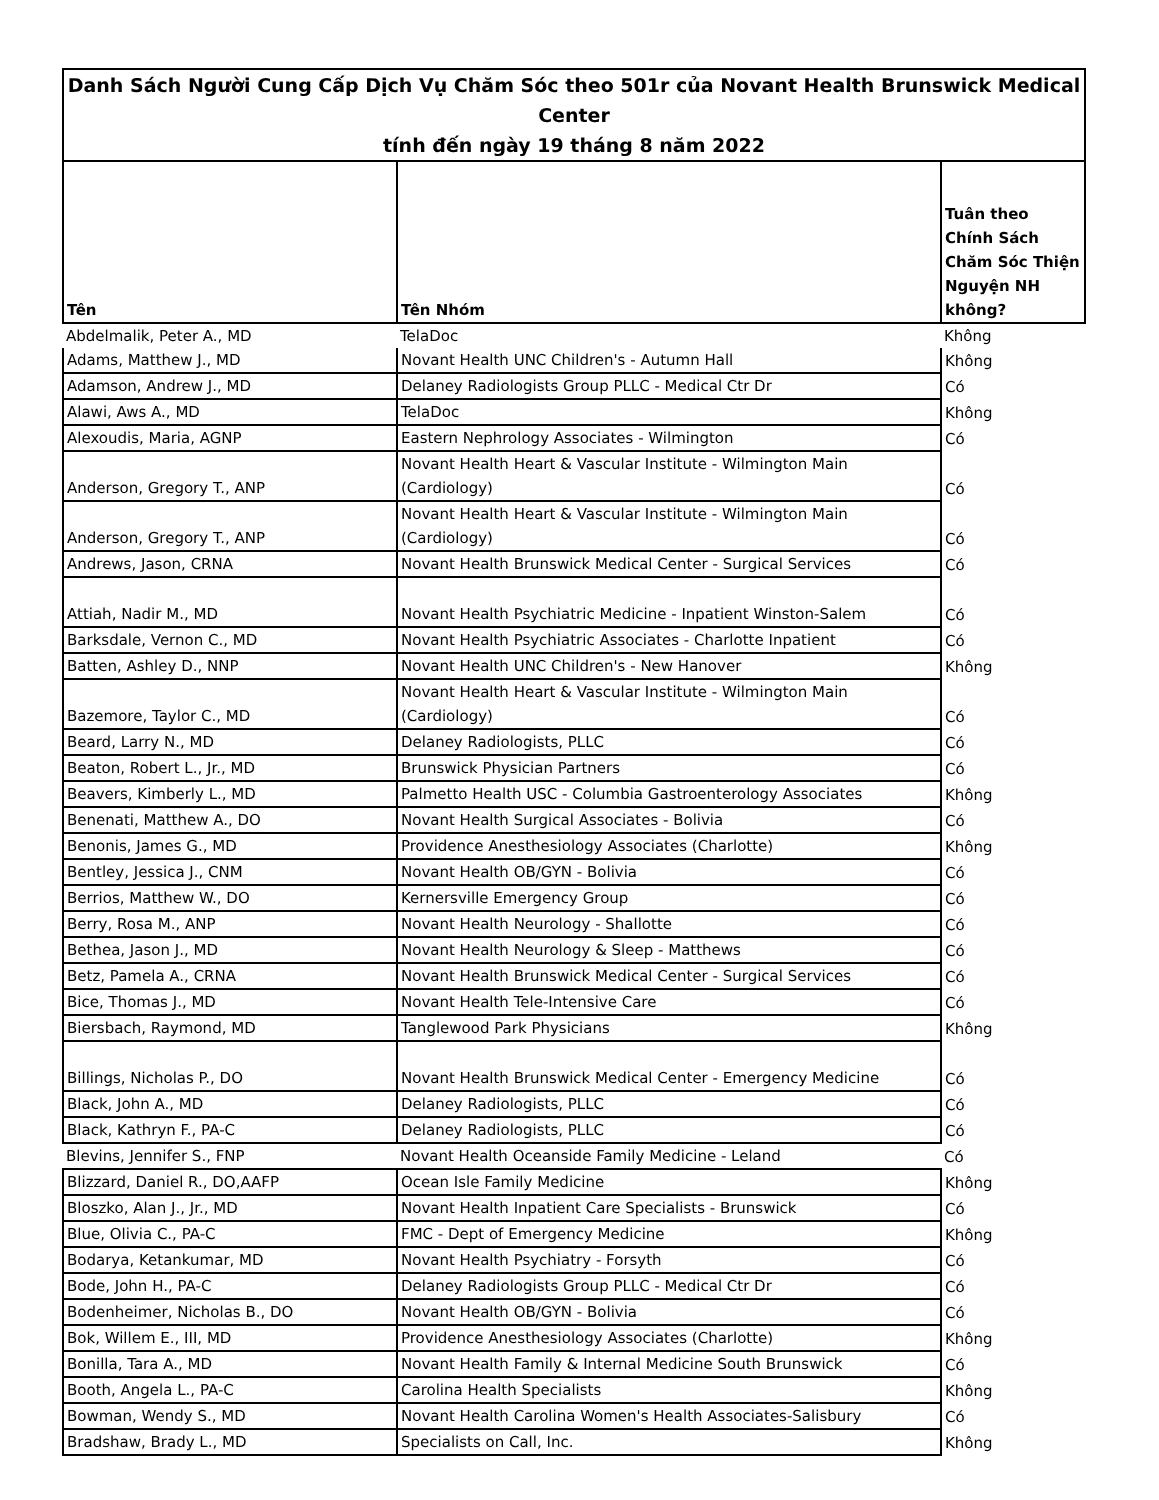| Danh Sách Người Cung Cấp Dịch Vụ Chăm Sóc theo 501r của Novant Health Brunswick Medical Center tính đến ngày 19 tháng 8 năm 2022 | | |
| Tên | Tên Nhóm | Tuân theo Chính Sách Chăm Sóc Thiện Nguyện NH không? |
| Abdelmalik, Peter A., MD | TelaDoc | Không |
| Adams, Matthew J., MD | Novant Health UNC Children's - Autumn Hall | Không |
| Adamson, Andrew J., MD | Delaney Radiologists Group PLLC - Medical Ctr Dr | Có |
| Alawi, Aws A., MD | TelaDoc | Không |
| Alexoudis, Maria, AGNP | Eastern Nephrology Associates - Wilmington | Có |
| Anderson, Gregory T., ANP | Novant Health Heart & Vascular Institute - Wilmington Main (Cardiology) | Có |
| Anderson, Gregory T., ANP | Novant Health Heart & Vascular Institute - Wilmington Main (Cardiology) | Có |
| Andrews, Jason, CRNA | Novant Health Brunswick Medical Center - Surgical Services | Có |
| Attiah, Nadir M., MD | Novant Health Psychiatric Medicine - Inpatient Winston-Salem | Có |
| Barksdale, Vernon C., MD | Novant Health Psychiatric Associates - Charlotte Inpatient | Có |
| Batten, Ashley D., NNP | Novant Health UNC Children's - New Hanover | Không |
| Bazemore, Taylor C., MD | Novant Health Heart & Vascular Institute - Wilmington Main (Cardiology) | Có |
| Beard, Larry N., MD | Delaney Radiologists, PLLC | Có |
| Beaton, Robert L., Jr., MD | Brunswick Physician Partners | Có |
| Beavers, Kimberly L., MD | Palmetto Health USC - Columbia Gastroenterology Associates | Không |
| Benenati, Matthew A., DO | Novant Health Surgical Associates - Bolivia | Có |
| Benonis, James G., MD | Providence Anesthesiology Associates (Charlotte) | Không |
| Bentley, Jessica J., CNM | Novant Health OB/GYN - Bolivia | Có |
| Berrios, Matthew W., DO | Kernersville Emergency Group | Có |
| Berry, Rosa M., ANP | Novant Health Neurology - Shallotte | Có |
| Bethea, Jason J., MD | Novant Health Neurology & Sleep - Matthews | Có |
| Betz, Pamela A., CRNA | Novant Health Brunswick Medical Center - Surgical Services | Có |
| Bice, Thomas J., MD | Novant Health Tele-Intensive Care | Có |
| Biersbach, Raymond, MD | Tanglewood Park Physicians | Không |
| Billings, Nicholas P., DO | Novant Health Brunswick Medical Center - Emergency Medicine | Có |
| Black, John A., MD | Delaney Radiologists, PLLC | Có |
| Black, Kathryn F., PA-C | Delaney Radiologists, PLLC | Có |
| Blevins, Jennifer S., FNP | Novant Health Oceanside Family Medicine - Leland | Có |
| Blizzard, Daniel R., DO,AAFP | Ocean Isle Family Medicine | Không |
| Bloszko, Alan J., Jr., MD | Novant Health Inpatient Care Specialists - Brunswick | Có |
| Blue, Olivia C., PA-C | FMC - Dept of Emergency Medicine | Không |
| Bodarya, Ketankumar, MD | Novant Health Psychiatry - Forsyth | Có |
| Bode, John H., PA-C | Delaney Radiologists Group PLLC - Medical Ctr Dr | Có |
| Bodenheimer, Nicholas B., DO | Novant Health OB/GYN - Bolivia | Có |
| Bok, Willem E., III, MD | Providence Anesthesiology Associates (Charlotte) | Không |
| Bonilla, Tara A., MD | Novant Health Family & Internal Medicine South Brunswick | Có |
| Booth, Angela L., PA-C | Carolina Health Specialists | Không |
| Bowman, Wendy S., MD | Novant Health Carolina Women's Health Associates-Salisbury | Có |
| Bradshaw, Brady L., MD | Specialists on Call, Inc. | Không |